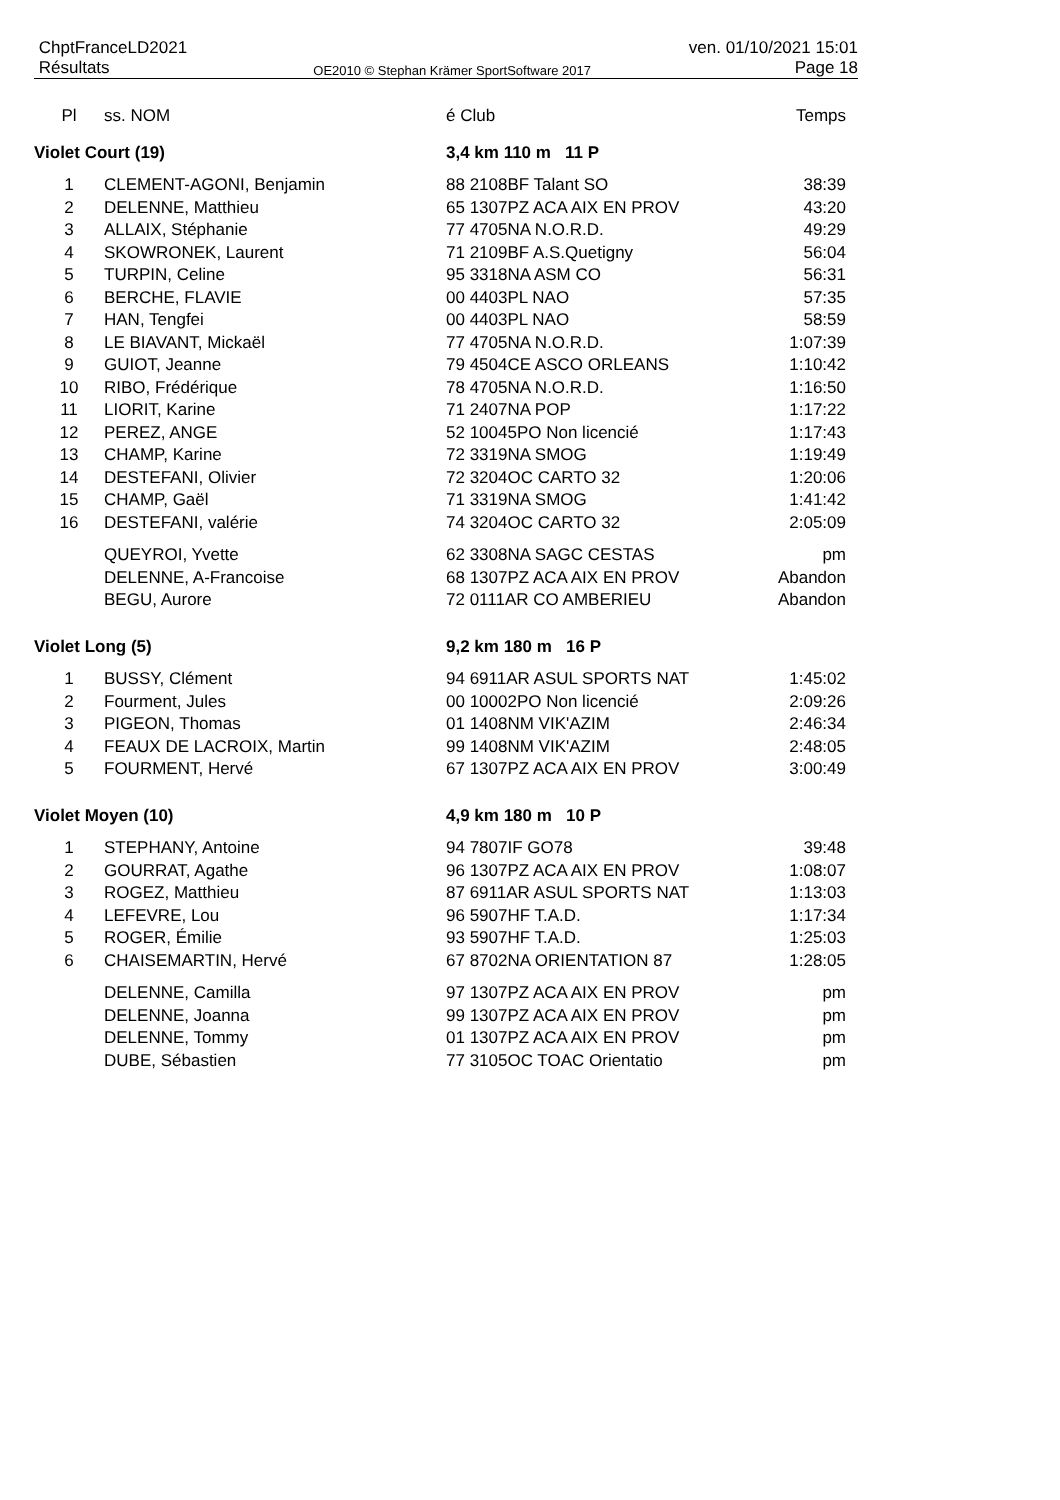ChptFranceLD2021 ven. 01/10/2021 15:01
Résultats OE2010 © Stephan Krämer SportSoftware 2017 Page 18
| Pl | ss. NOM | | é Club | Temps |
| --- | --- | --- | --- | --- |
| Violet Court (19) | | | 3,4 km 110 m 11 P | |
| 1 | CLEMENT-AGONI, Benjamin | | 88 2108BF Talant SO | 38:39 |
| 2 | DELENNE, Matthieu | | 65 1307PZ ACA AIX EN PROV | 43:20 |
| 3 | ALLAIX, Stéphanie | | 77 4705NA N.O.R.D. | 49:29 |
| 4 | SKOWRONEK, Laurent | | 71 2109BF A.S.Quetigny | 56:04 |
| 5 | TURPIN, Celine | | 95 3318NA ASM CO | 56:31 |
| 6 | BERCHE, FLAVIE | | 00 4403PL NAO | 57:35 |
| 7 | HAN, Tengfei | | 00 4403PL NAO | 58:59 |
| 8 | LE BIAVANT, Mickaël | | 77 4705NA N.O.R.D. | 1:07:39 |
| 9 | GUIOT, Jeanne | | 79 4504CE ASCO ORLEANS | 1:10:42 |
| 10 | RIBO, Frédérique | | 78 4705NA N.O.R.D. | 1:16:50 |
| 11 | LIORIT, Karine | | 71 2407NA POP | 1:17:22 |
| 12 | PEREZ, ANGE | | 52 10045PO Non licencié | 1:17:43 |
| 13 | CHAMP, Karine | | 72 3319NA SMOG | 1:19:49 |
| 14 | DESTEFANI, Olivier | | 72 3204OC CARTO 32 | 1:20:06 |
| 15 | CHAMP, Gaël | | 71 3319NA SMOG | 1:41:42 |
| 16 | DESTEFANI, valérie | | 74 3204OC CARTO 32 | 2:05:09 |
| | QUEYROI, Yvette | | 62 3308NA SAGC CESTAS | pm |
| | DELENNE, A-Francoise | | 68 1307PZ ACA AIX EN PROV | Abandon |
| | BEGU, Aurore | | 72 0111AR CO AMBERIEU | Abandon |
| Violet Long (5) | | | 9,2 km 180 m 16 P | |
| 1 | BUSSY, Clément | | 94 6911AR ASUL SPORTS NAT | 1:45:02 |
| 2 | Fourment, Jules | | 00 10002PO Non licencié | 2:09:26 |
| 3 | PIGEON, Thomas | | 01 1408NM VIK'AZIM | 2:46:34 |
| 4 | FEAUX DE LACROIX, Martin | | 99 1408NM VIK'AZIM | 2:48:05 |
| 5 | FOURMENT, Hervé | | 67 1307PZ ACA AIX EN PROV | 3:00:49 |
| Violet Moyen (10) | | | 4,9 km 180 m 10 P | |
| 1 | STEPHANY, Antoine | | 94 7807IF GO78 | 39:48 |
| 2 | GOURRAT, Agathe | | 96 1307PZ ACA AIX EN PROV | 1:08:07 |
| 3 | ROGEZ, Matthieu | | 87 6911AR ASUL SPORTS NAT | 1:13:03 |
| 4 | LEFEVRE, Lou | | 96 5907HF T.A.D. | 1:17:34 |
| 5 | ROGER, Émilie | | 93 5907HF T.A.D. | 1:25:03 |
| 6 | CHAISEMARTIN, Hervé | | 67 8702NA ORIENTATION 87 | 1:28:05 |
| | DELENNE, Camilla | | 97 1307PZ ACA AIX EN PROV | pm |
| | DELENNE, Joanna | | 99 1307PZ ACA AIX EN PROV | pm |
| | DELENNE, Tommy | | 01 1307PZ ACA AIX EN PROV | pm |
| | DUBE, Sébastien | | 77 3105OC TOAC Orientatio | pm |